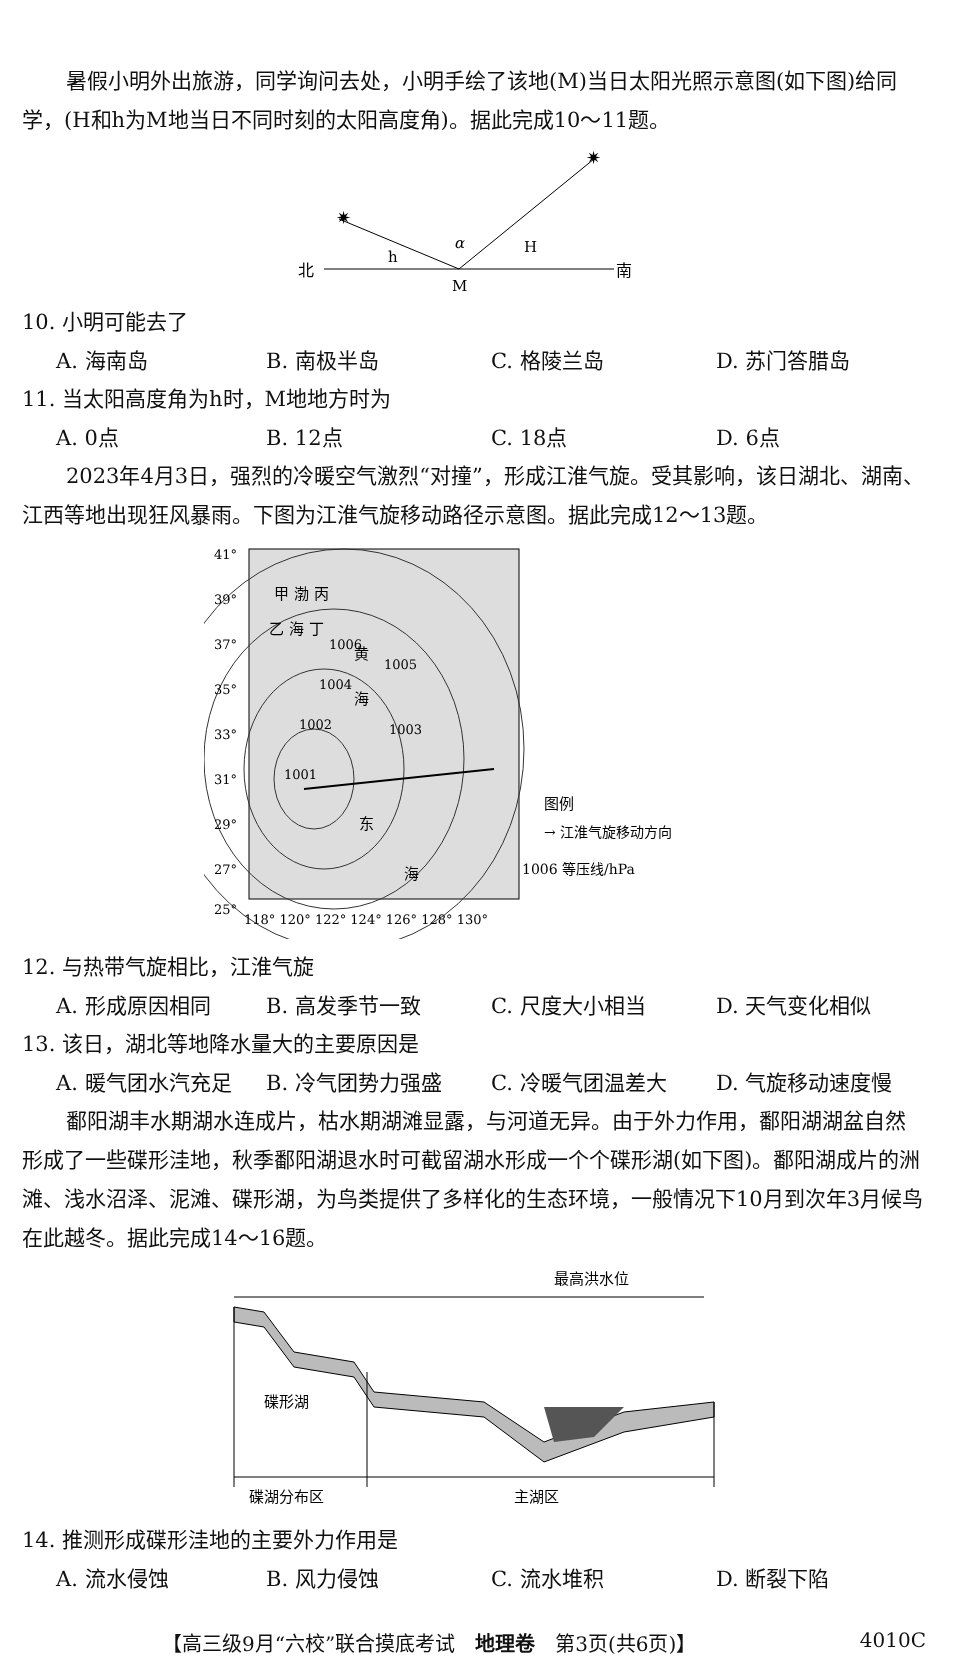暑假小明外出旅游，同学询问去处，小明手绘了该地(M)当日太阳光照示意图(如下图)给同学，(H和h为M地当日不同时刻的太阳高度角)。据此完成10～11题。
✷
✷
北
南
h
H
α
M
10. 小明可能去了
A. 海南岛 B. 南极半岛 C. 格陵兰岛 D. 苏门答腊岛
11. 当太阳高度角为h时，M地地方时为
A. 0点 B. 12点 C. 18点 D. 6点
2023年4月3日，强烈的冷暖空气激烈“对撞”，形成江淮气旋。受其影响，该日湖北、湖南、江西等地出现狂风暴雨。下图为江淮气旋移动路径示意图。据此完成12～13题。
41°
39°
37°
35°
33°
31°
29°
27°
25°
118° 120° 122° 124° 126° 128° 130°
甲 渤 丙
乙 海 丁
黄
海
东
海
1006
1005
1004
1003
1002
1001
图例
→ 江淮气旋移动方向
1006 等压线/hPa
12. 与热带气旋相比，江淮气旋
A. 形成原因相同 B. 高发季节一致 C. 尺度大小相当 D. 天气变化相似
13. 该日，湖北等地降水量大的主要原因是
A. 暖气团水汽充足 B. 冷气团势力强盛 C. 冷暖气团温差大 D. 气旋移动速度慢
鄱阳湖丰水期湖水连成片，枯水期湖滩显露，与河道无异。由于外力作用，鄱阳湖湖盆自然形成了一些碟形洼地，秋季鄱阳湖退水时可截留湖水形成一个个碟形湖(如下图)。鄱阳湖成片的洲滩、浅水沼泽、泥滩、碟形湖，为鸟类提供了多样化的生态环境，一般情况下10月到次年3月候鸟在此越冬。据此完成14～16题。
最高洪水位
碟形湖
碟湖分布区
主湖区
14. 推测形成碟形洼地的主要外力作用是
A. 流水侵蚀 B. 风力侵蚀 C. 流水堆积 D. 断裂下陷
【高三级9月“六校”联合摸底考试　地理卷　第3页(共6页)】 4010C